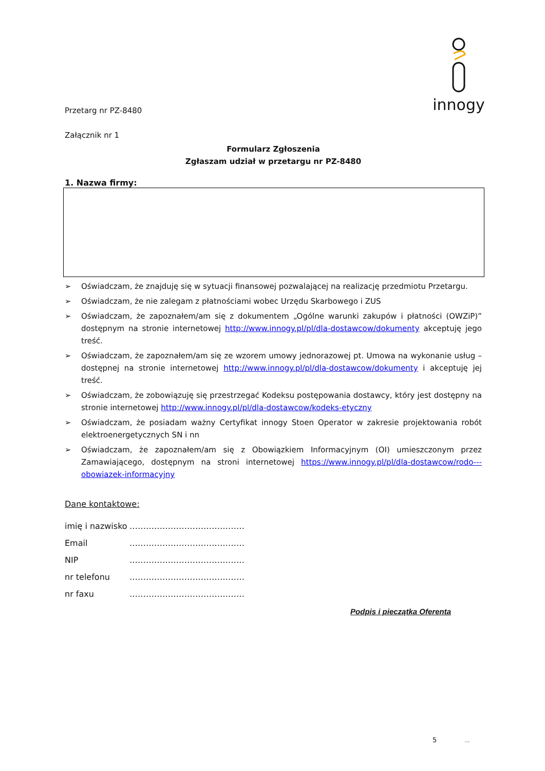innogy
Przetarg nr PZ-8480
Załącznik nr 1
Formularz Zgłoszenia
Zgłaszam udział w przetargu nr PZ-8480
1. Nazwa firmy:
➢ Oświadczam, że znajduję się w sytuacji finansowej pozwalającej na realizację przedmiotu Przetargu.
➢ Oświadczam, że nie zalegam z płatnościami wobec Urzędu Skarbowego i ZUS
➢ Oświadczam, że zapoznałem/am się z dokumentem „Ogólne warunki zakupów i płatności (OWZiP)” dostępnym na stronie internetowej http://www.innogy.pl/pl/dla-dostawcow/dokumenty akceptuję jego treść.
➢ Oświadczam, że zapoznałem/am się ze wzorem umowy jednorazowej pt. Umowa na wykonanie usług – dostępnej na stronie internetowej http://www.innogy.pl/pl/dla-dostawcow/dokumenty i akceptuję jej treść.
➢ Oświadczam, że zobowiązuję się przestrzegać Kodeksu postępowania dostawcy, który jest dostępny na stronie internetowej http://www.innogy.pl/pl/dla-dostawcow/kodeks-etyczny
➢ Oświadczam, że posiadam ważny Certyfikat innogy Stoen Operator w zakresie projektowania robót elektroenergetycznych SN i nn
➢ Oświadczam, że zapoznałem/am się z Obowiązkiem Informacyjnym (OI) umieszczonym przez Zamawiającego, dostępnym na stroni internetowej https://www.innogy.pl/pl/dla-dostawcow/rodo---obowiazek-informacyjny
Dane kontaktowe:
imię i nazwisko ……………………………………
Email ……………………………………
NIP ……………………………………
nr telefonu ……………………………………
nr faxu ……………………………………
Podpis i pieczątka Oferenta
5 …